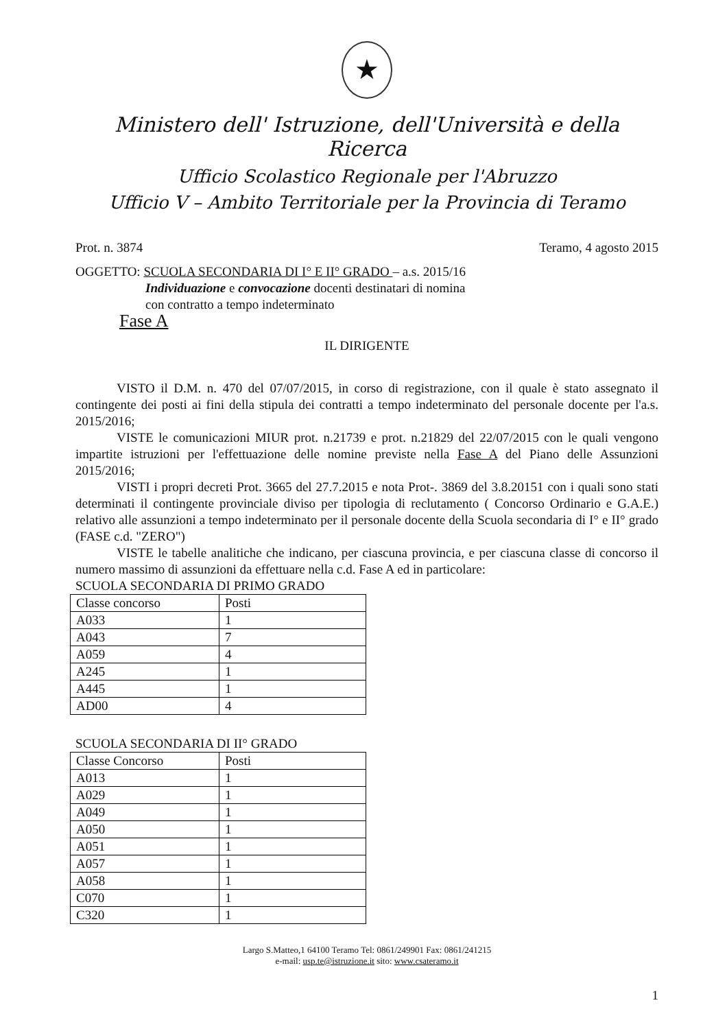★
Ministero dell' Istruzione, dell'Università e della Ricerca
Ufficio Scolastico Regionale per l'Abruzzo
Ufficio V – Ambito Territoriale per la Provincia di Teramo
Prot. n. 3874 Teramo, 4 agosto 2015
OGGETTO: SCUOLA SECONDARIA DI I° E II° GRADO – a.s. 2015/16
Individuazione e convocazione docenti destinatari di nomina
con contratto a tempo indeterminato
Fase A
IL DIRIGENTE
VISTO il D.M. n. 470 del 07/07/2015, in corso di registrazione, con il quale è stato assegnato il contingente dei posti ai fini della stipula dei contratti a tempo indeterminato del personale docente per l'a.s. 2015/2016;
VISTE le comunicazioni MIUR prot. n.21739 e prot. n.21829 del 22/07/2015 con le quali vengono impartite istruzioni per l'effettuazione delle nomine previste nella Fase A del Piano delle Assunzioni 2015/2016;
VISTI i propri decreti Prot. 3665 del 27.7.2015 e nota Prot-. 3869 del 3.8.20151 con i quali sono stati determinati il contingente provinciale diviso per tipologia di reclutamento ( Concorso Ordinario e G.A.E.) relativo alle assunzioni a tempo indeterminato per il personale docente della Scuola secondaria di I° e II° grado (FASE c.d. "ZERO")
VISTE le tabelle analitiche che indicano, per ciascuna provincia, e per ciascuna classe di concorso il numero massimo di assunzioni da effettuare nella c.d. Fase A ed in particolare:
SCUOLA SECONDARIA DI PRIMO GRADO
| Classe concorso | Posti |
| A033 | 1 |
| A043 | 7 |
| A059 | 4 |
| A245 | 1 |
| A445 | 1 |
| AD00 | 4 |
SCUOLA SECONDARIA DI II° GRADO
| Classe Concorso | Posti |
| A013 | 1 |
| A029 | 1 |
| A049 | 1 |
| A050 | 1 |
| A051 | 1 |
| A057 | 1 |
| A058 | 1 |
| C070 | 1 |
| C320 | 1 |
Largo S.Matteo,1 64100 Teramo Tel: 0861/249901 Fax: 0861/241215
e-mail: usp.te@istruzione.it sito: www.csateramo.it
1